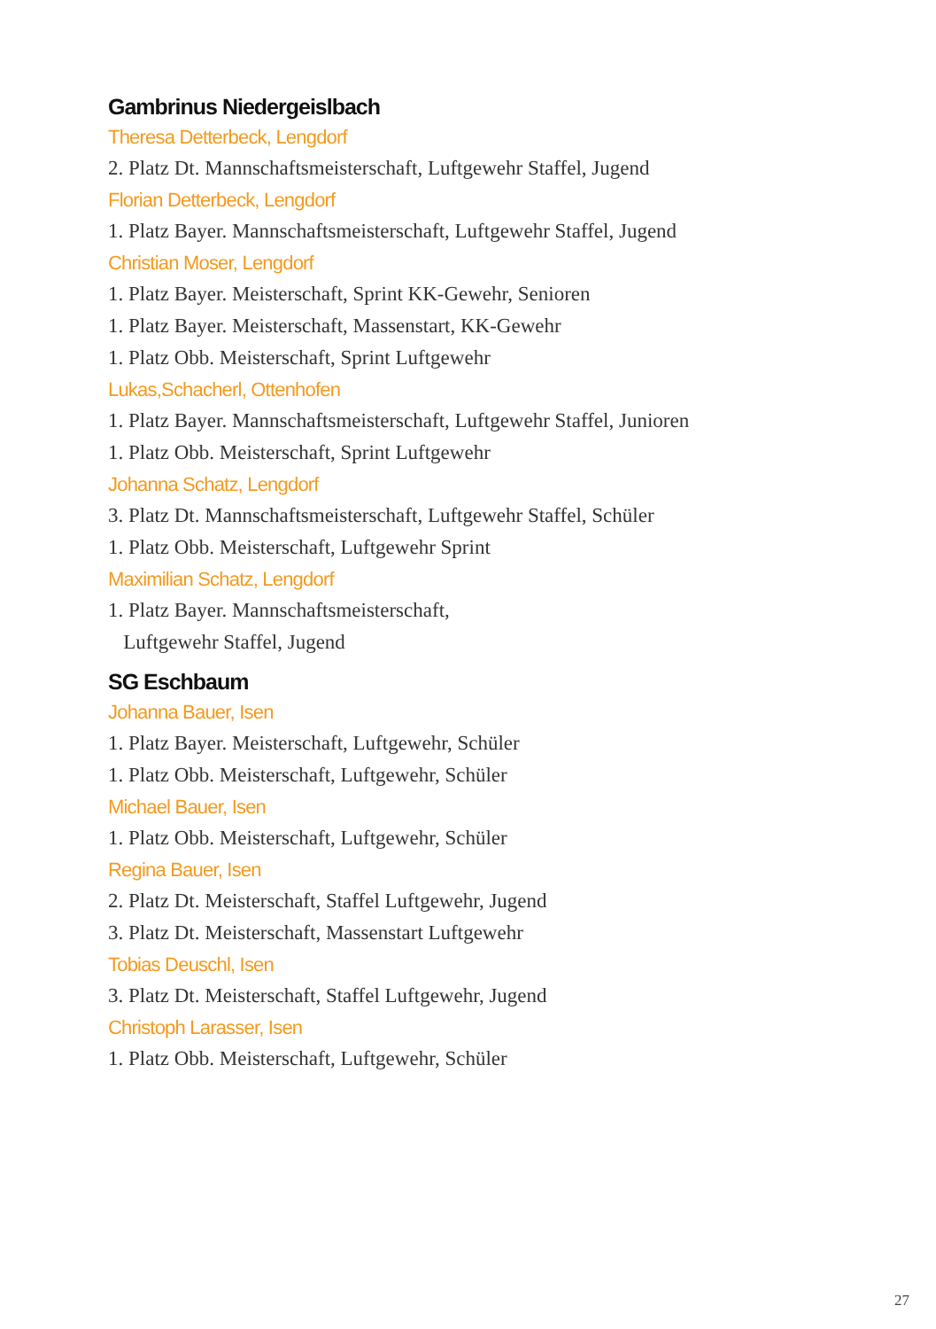Gambrinus Niedergeislbach
Theresa Detterbeck, Lengdorf
2. Platz Dt. Mannschaftsmeisterschaft, Luftgewehr Staffel, Jugend
Florian Detterbeck, Lengdorf
1. Platz Bayer. Mannschaftsmeisterschaft, Luftgewehr Staffel, Jugend
Christian Moser, Lengdorf
1. Platz Bayer. Meisterschaft, Sprint KK-Gewehr, Senioren
1. Platz Bayer. Meisterschaft, Massenstart, KK-Gewehr
1. Platz Obb. Meisterschaft, Sprint Luftgewehr
Lukas,Schacherl, Ottenhofen
1. Platz Bayer. Mannschaftsmeisterschaft, Luftgewehr Staffel, Junioren
1. Platz Obb. Meisterschaft, Sprint Luftgewehr
Johanna Schatz, Lengdorf
3. Platz Dt. Mannschaftsmeisterschaft, Luftgewehr Staffel, Schüler
1. Platz Obb. Meisterschaft, Luftgewehr Sprint
Maximilian Schatz, Lengdorf
1. Platz Bayer. Mannschaftsmeisterschaft,
Luftgewehr Staffel, Jugend
SG Eschbaum
Johanna Bauer, Isen
1. Platz Bayer. Meisterschaft, Luftgewehr, Schüler
1. Platz Obb. Meisterschaft, Luftgewehr, Schüler
Michael Bauer, Isen
1. Platz Obb. Meisterschaft, Luftgewehr, Schüler
Regina Bauer, Isen
2. Platz Dt. Meisterschaft, Staffel Luftgewehr, Jugend
3. Platz Dt. Meisterschaft, Massenstart Luftgewehr
Tobias Deuschl, Isen
3. Platz Dt. Meisterschaft, Staffel Luftgewehr, Jugend
Christoph Larasser, Isen
1. Platz Obb. Meisterschaft, Luftgewehr, Schüler
27